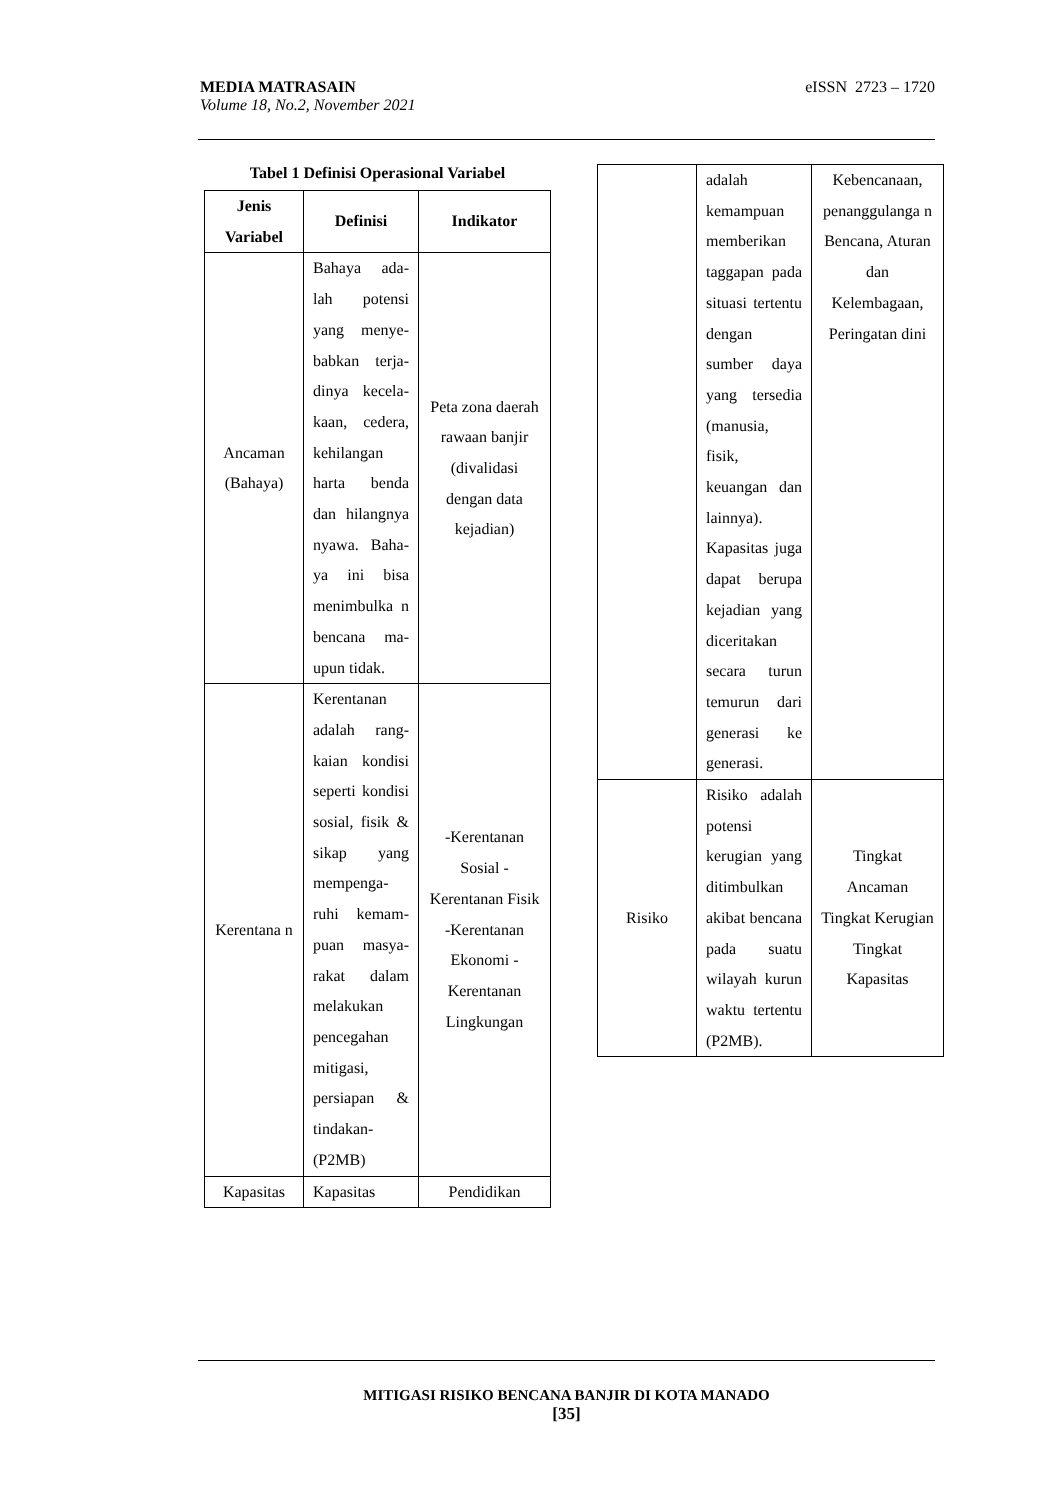eISSN 2723 – 1720 MEDIA MATRASAIN
Volume 18, No.2, November 2021
Tabel 1 Definisi Operasional Variabel
| Jenis Variabel | Definisi | Indikator |
| --- | --- | --- |
| Ancaman (Bahaya) | Bahaya ada-lah potensi yang menye-babkan terja-dinya kecela-kaan, cedera, kehilangan harta benda dan hilangnya nyawa. Baha-ya ini bisa menimbulka n bencana ma-upun tidak. | Peta zona daerah rawaan banjir (divalidasi dengan data kejadian) |
| Kerentana n | Kerentanan adalah rang-kaian kondisi seperti kondisi sosial, fisik & sikap yang mempenga-ruhi kemam-puan masya-rakat dalam melakukan pencegahan mitigasi, persiapan & tindakan-(P2MB) | -Kerentanan Sosial -Kerentanan Fisik -Kerentanan Ekonomi -Kerentanan Lingkungan |
| Kapasitas | Kapasitas | Pendidikan |
| | adalah kemampuan memberikan taggapan pada situasi tertentu dengan sumber daya yang tersedia (manusia, fisik, keuangan dan lainnya). Kapasitas juga dapat berupa kejadian yang diceritakan secara turun temurun dari generasi ke generasi. | Kebencanaan, penanggulanga n Bencana, Aturan dan Kelembagaan, Peringatan dini |
| Risiko | Risiko adalah potensi kerugian yang ditimbulkan akibat bencana pada suatu wilayah kurun waktu tertentu (P2MB). | Tingkat Ancaman Tingkat Kerugian Tingkat Kapasitas |
MITIGASI RISIKO BENCANA BANJIR DI KOTA MANADO
[35]